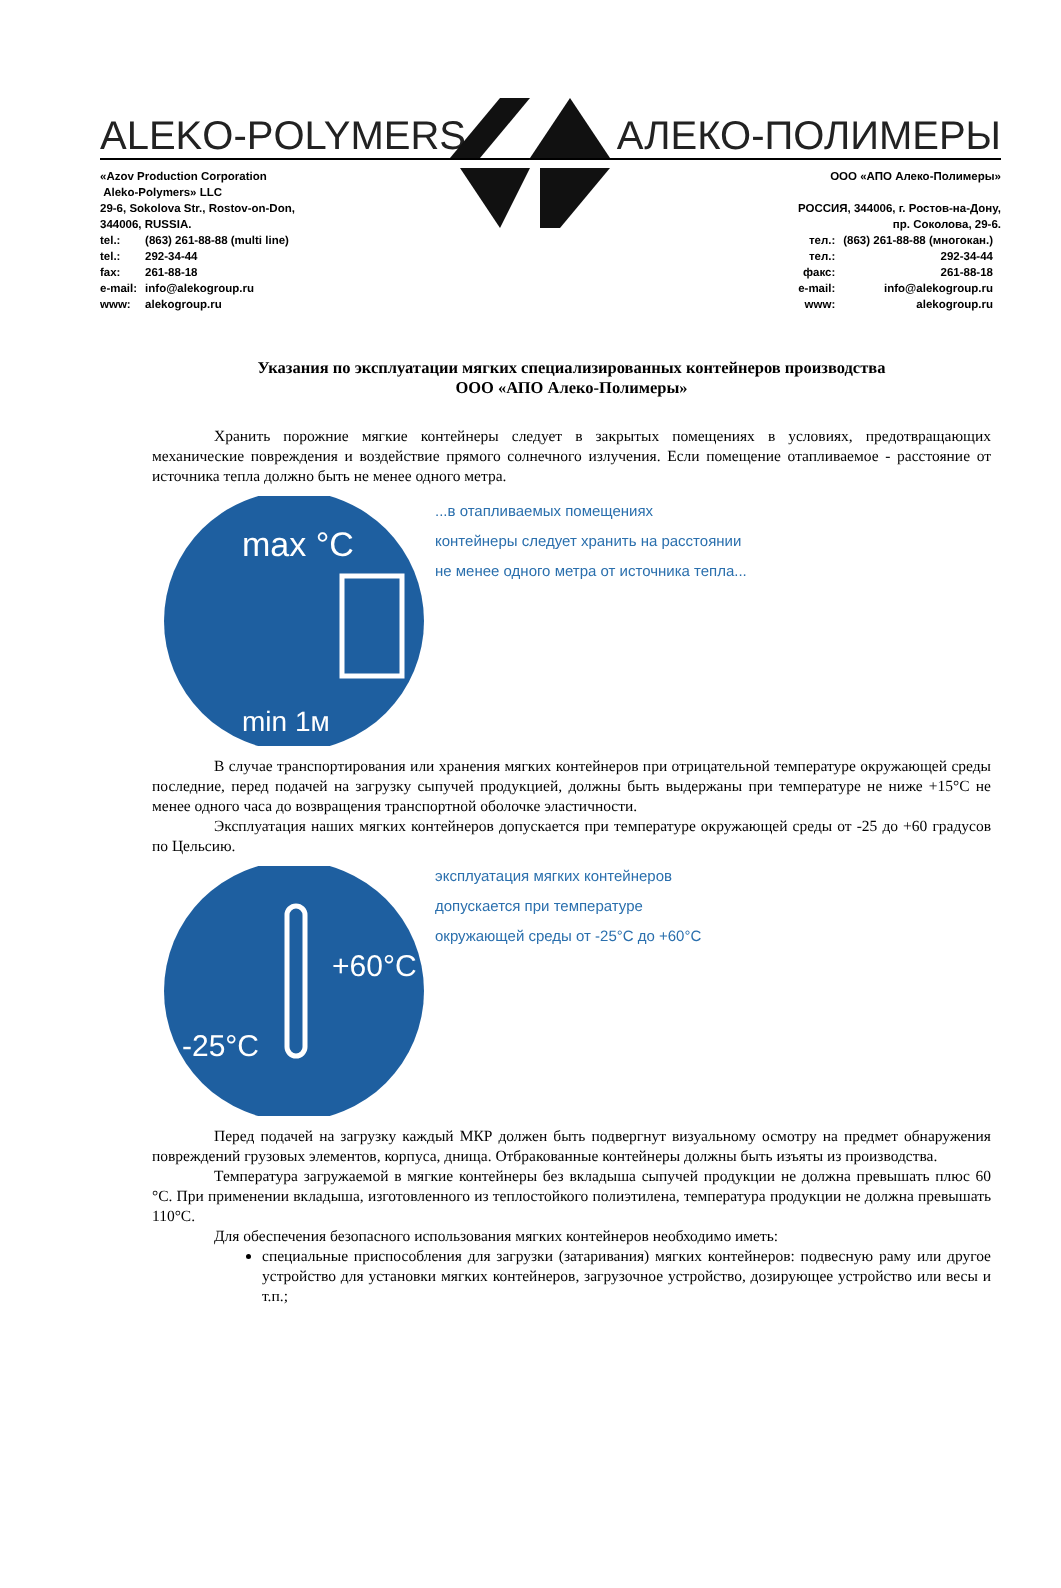ALEKO-POLYMERS АЛЕКО-ПОЛИМЕРЫ
«Azov Production Corporation
Aleko-Polymers» LLC
29-6, Sokolova Str., Rostov-on-Don,
344006, RUSSIA.
| tel.: | (863) 261-88-88 (multi line) |
| tel.: | 292-34-44 |
| fax: | 261-88-18 |
| e-mail: | info@alekogroup.ru |
| www: | alekogroup.ru |
ООО «АПО Алеко-Полимеры»
РОССИЯ, 344006, г. Ростов-на-Дону,
пр. Соколова, 29-6.
| тел.: | (863) 261-88-88 (многокан.) |
| тел.: | 292-34-44 |
| факс: | 261-88-18 |
| e-mail: | info@alekogroup.ru |
| www: | alekogroup.ru |
Указания по эксплуатации мягких специализированных контейнеров производства
ООО «АПО Алеко-Полимеры»
Хранить порожние мягкие контейнеры следует в закрытых помещениях в условиях, предотвращающих механические повреждения и воздействие прямого солнечного излучения. Если помещение отапливаемое - расстояние от источника тепла должно быть не менее одного метра.
max °C
min 1м
...в отапливаемых помещениях
контейнеры следует хранить на расстоянии
не менее одного метра от источника тепла...
В случае транспортирования или хранения мягких контейнеров при отрицательной температуре окружающей среды последние, перед подачей на загрузку сыпучей продукцией, должны быть выдержаны при температуре не ниже +15°С не менее одного часа до возвращения транспортной оболочке эластичности.
Эксплуатация наших мягких контейнеров допускается при температуре окружающей среды от -25 до +60 градусов по Цельсию.
+60°C
-25°C
эксплуатация мягких контейнеров
допускается при температуре
окружающей среды от -25°С до +60°С
Перед подачей на загрузку каждый МКР должен быть подвергнут визуальному осмотру на предмет обнаружения повреждений грузовых элементов, корпуса, днища. Отбракованные контейнеры должны быть изъяты из производства.
Температура загружаемой в мягкие контейнеры без вкладыша сыпучей продукции не должна превышать плюс 60 °С. При применении вкладыша, изготовленного из теплостойкого полиэтилена, температура продукции не должна превышать 110°С.
Для обеспечения безопасного использования мягких контейнеров необходимо иметь:
специальные приспособления для загрузки (затаривания) мягких контейнеров: подвесную раму или другое устройство для установки мягких контейнеров, загрузочное устройство, дозирующее устройство или весы и т.п.;